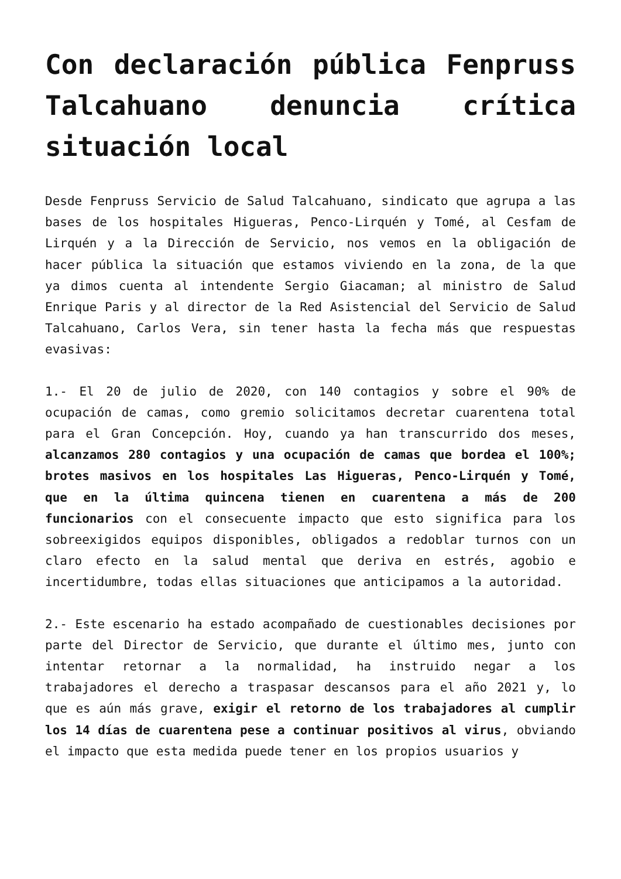Con declaración pública Fenpruss Talcahuano denuncia crítica situación local
Desde Fenpruss Servicio de Salud Talcahuano, sindicato que agrupa a las bases de los hospitales Higueras, Penco-Lirquén y Tomé, al Cesfam de Lirquén y a la Dirección de Servicio, nos vemos en la obligación de hacer pública la situación que estamos viviendo en la zona, de la que ya dimos cuenta al intendente Sergio Giacaman; al ministro de Salud Enrique Paris y al director de la Red Asistencial del Servicio de Salud Talcahuano, Carlos Vera, sin tener hasta la fecha más que respuestas evasivas:
1.- El 20 de julio de 2020, con 140 contagios y sobre el 90% de ocupación de camas, como gremio solicitamos decretar cuarentena total para el Gran Concepción. Hoy, cuando ya han transcurrido dos meses, alcanzamos 280 contagios y una ocupación de camas que bordea el 100%; brotes masivos en los hospitales Las Higueras, Penco-Lirquén y Tomé, que en la última quincena tienen en cuarentena a más de 200 funcionarios con el consecuente impacto que esto significa para los sobreexigidos equipos disponibles, obligados a redoblar turnos con un claro efecto en la salud mental que deriva en estrés, agobio e incertidumbre, todas ellas situaciones que anticipamos a la autoridad.
2.- Este escenario ha estado acompañado de cuestionables decisiones por parte del Director de Servicio, que durante el último mes, junto con intentar retornar a la normalidad, ha instruido negar a los trabajadores el derecho a traspasar descansos para el año 2021 y, lo que es aún más grave, exigir el retorno de los trabajadores al cumplir los 14 días de cuarentena pese a continuar positivos al virus, obviando el impacto que esta medida puede tener en los propios usuarios y